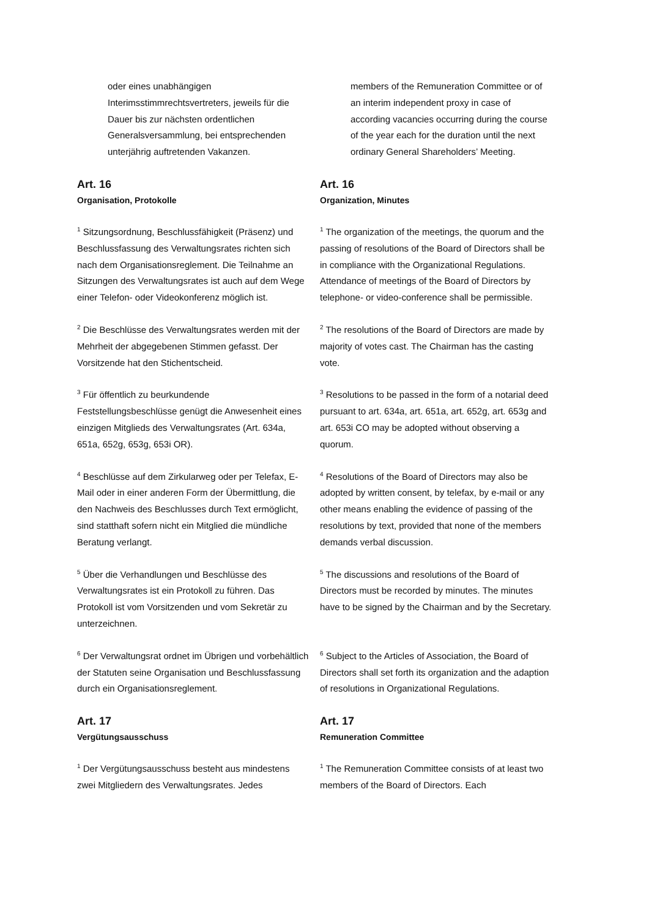oder eines unabhängigen Interimsstimmrechtsvertreters, jeweils für die Dauer bis zur nächsten ordentlichen Generalsversammlung, bei entsprechenden unterjährig auftretenden Vakanzen.
members of the Remuneration Committee or of an interim independent proxy in case of according vacancies occurring during the course of the year each for the duration until the next ordinary General Shareholders’ Meeting.
Art. 16
Organisation, Protokolle
Art. 16
Organization, Minutes
<sup>1</sup> Sitzungsordnung, Beschlussfähigkeit (Präsenz) und Beschlussfassung des Verwaltungsrates richten sich nach dem Organisationsreglement. Die Teilnahme an Sitzungen des Verwaltungsrates ist auch auf dem Wege einer Telefon- oder Videokonferenz möglich ist.
<sup>1</sup> The organization of the meetings, the quorum and the passing of resolutions of the Board of Directors shall be in compliance with the Organizational Regulations. Attendance of meetings of the Board of Directors by telephone- or video-conference shall be permissible.
<sup>2</sup> Die Beschlüsse des Verwaltungsrates werden mit der Mehrheit der abgegebenen Stimmen gefasst. Der Vorsitzende hat den Stichentscheid.
<sup>2</sup> The resolutions of the Board of Directors are made by majority of votes cast. The Chairman has the casting vote.
<sup>3</sup> Für öffentlich zu beurkundende Feststellungsbeschlüsse genügt die Anwesenheit eines einzigen Mitglieds des Verwaltungsrates (Art. 634a, 651a, 652g, 653g, 653i OR).
<sup>3</sup> Resolutions to be passed in the form of a notarial deed pursuant to art. 634a, art. 651a, art. 652g, art. 653g and art. 653i CO may be adopted without observing a quorum.
<sup>4</sup> Beschlüsse auf dem Zirkularweg oder per Telefax, E-Mail oder in einer anderen Form der Übermittlung, die den Nachweis des Beschlusses durch Text ermöglicht, sind statthaft sofern nicht ein Mitglied die mündliche Beratung verlangt.
<sup>4</sup> Resolutions of the Board of Directors may also be adopted by written consent, by telefax, by e-mail or any other means enabling the evidence of passing of the resolutions by text, provided that none of the members demands verbal discussion.
<sup>5</sup> Über die Verhandlungen und Beschlüsse des Verwaltungsrates ist ein Protokoll zu führen. Das Protokoll ist vom Vorsitzenden und vom Sekretär zu unterzeichnen.
<sup>5</sup> The discussions and resolutions of the Board of Directors must be recorded by minutes. The minutes have to be signed by the Chairman and by the Secretary.
<sup>6</sup> Der Verwaltungsrat ordnet im Übrigen und vorbehältlich der Statuten seine Organisation und Beschlussfassung durch ein Organisationsreglement.
<sup>6</sup> Subject to the Articles of Association, the Board of Directors shall set forth its organization and the adaption of resolutions in Organizational Regulations.
Art. 17
Vergütungsausschuss
Art. 17
Remuneration Committee
<sup>1</sup> Der Vergütungsausschuss besteht aus mindestens zwei Mitgliedern des Verwaltungsrates. Jedes
<sup>1</sup> The Remuneration Committee consists of at least two members of the Board of Directors. Each